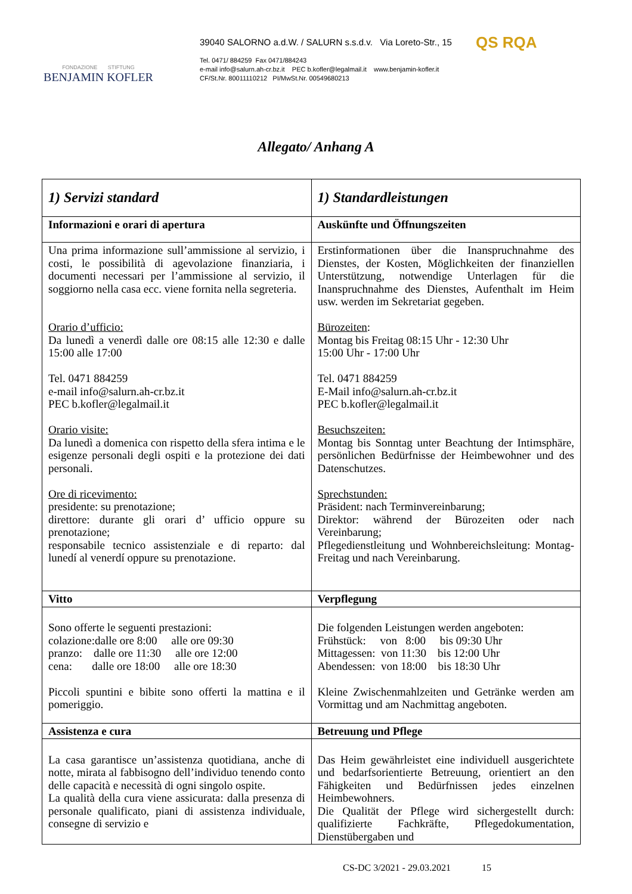FONDAZIONE STIFTUNG
BENJAMIN KOFLER
39040 SALORNO a.d.W. / SALURN s.s.d.v. Via Loreto-Str., 15
Tel. 0471/ 884259 Fax 0471/884243
e-mail info@salurn.ah-cr.bz.it PEC b.kofler@legalmail.it www.benjamin-kofler.it
CF/St.Nr. 80011110212 PI/MwSt.Nr. 00549680213
QS RQA
Allegato/ Anhang A
| 1) Servizi standard | 1) Standardleistungen |
| Informazioni e orari di apertura | Auskünfte und Öffnungszeiten |
| Una prima informazione sull’ammissione al servizio, i costi, le possibilità di agevolazione finanziaria, i documenti necessari per l’ammissione al servizio, il soggiorno nella casa ecc. viene fornita nella segreteria. Orario d’ufficio: Da lunedì a venerdì dalle ore 08:15 alle 12:30 e dalle 15:00 alle 17:00 Tel. 0471 884259 e-mail info@salurn.ah-cr.bz.it PEC b.kofler@legalmail.it Orario visite: Da lunedì a domenica con rispetto della sfera intima e le esigenze personali degli ospiti e la protezione dei dati personali. Ore di ricevimento: presidente: su prenotazione; direttore: durante gli orari d’ ufficio oppure su prenotazione; responsabile tecnico assistenziale e di reparto: dal lunedí al venerdí oppure su prenotazione. | Erstinformationen über die Inanspruchnahme des Dienstes, der Kosten, Möglichkeiten der finanziellen Unterstützung, notwendige Unterlagen für die Inanspruchnahme des Dienstes, Aufenthalt im Heim usw. werden im Sekretariat gegeben. Bürozeiten : Montag bis Freitag 08:15 Uhr - 12:30 Uhr 15:00 Uhr - 17:00 Uhr Tel. 0471 884259 E-Mail info@salurn.ah-cr.bz.it PEC b.kofler@legalmail.it Besuchszeiten: Montag bis Sonntag unter Beachtung der Intimsphäre, persönlichen Bedürfnisse der Heimbewohner und des Datenschutzes. Sprechstunden: Präsident: nach Terminvereinbarung; Direktor: während der Bürozeiten oder nach Vereinbarung; Pflegedienstleitung und Wohnbereichsleitung: Montag-Freitag und nach Vereinbarung. |
| Vitto | Verpflegung |
| Sono offerte le seguenti prestazioni: colazione:dalle ore 8:00 alle ore 09:30 pranzo: dalle ore 11:30 alle ore 12:00 cena: dalle ore 18:00 alle ore 18:30 Piccoli spuntini e bibite sono offerti la mattina e il pomeriggio. | Die folgenden Leistungen werden angeboten: Frühstück: von 8:00 bis 09:30 Uhr Mittagessen: von 11:30 bis 12:00 Uhr Abendessen: von 18:00 bis 18:30 Uhr Kleine Zwischenmahlzeiten und Getränke werden am Vormittag und am Nachmittag angeboten. |
| Assistenza e cura | Betreuung und Pflege |
| La casa garantisce un’assistenza quotidiana, anche di notte, mirata al fabbisogno dell’individuo tenendo conto delle capacità e necessità di ogni singolo ospite. La qualità della cura viene assicurata: dalla presenza di personale qualificato, piani di assistenza individuale, consegne di servizio e | Das Heim gewährleistet eine individuell ausgerichtete und bedarfsorientierte Betreuung, orientiert an den Fähigkeiten und Bedürfnissen jedes einzelnen Heimbewohners. Die Qualität der Pflege wird sichergestellt durch: qualifizierte Fachkräfte, Pflegedokumentation, Dienstübergaben und |
CS-DC 3/2021 - 29.03.2021 15